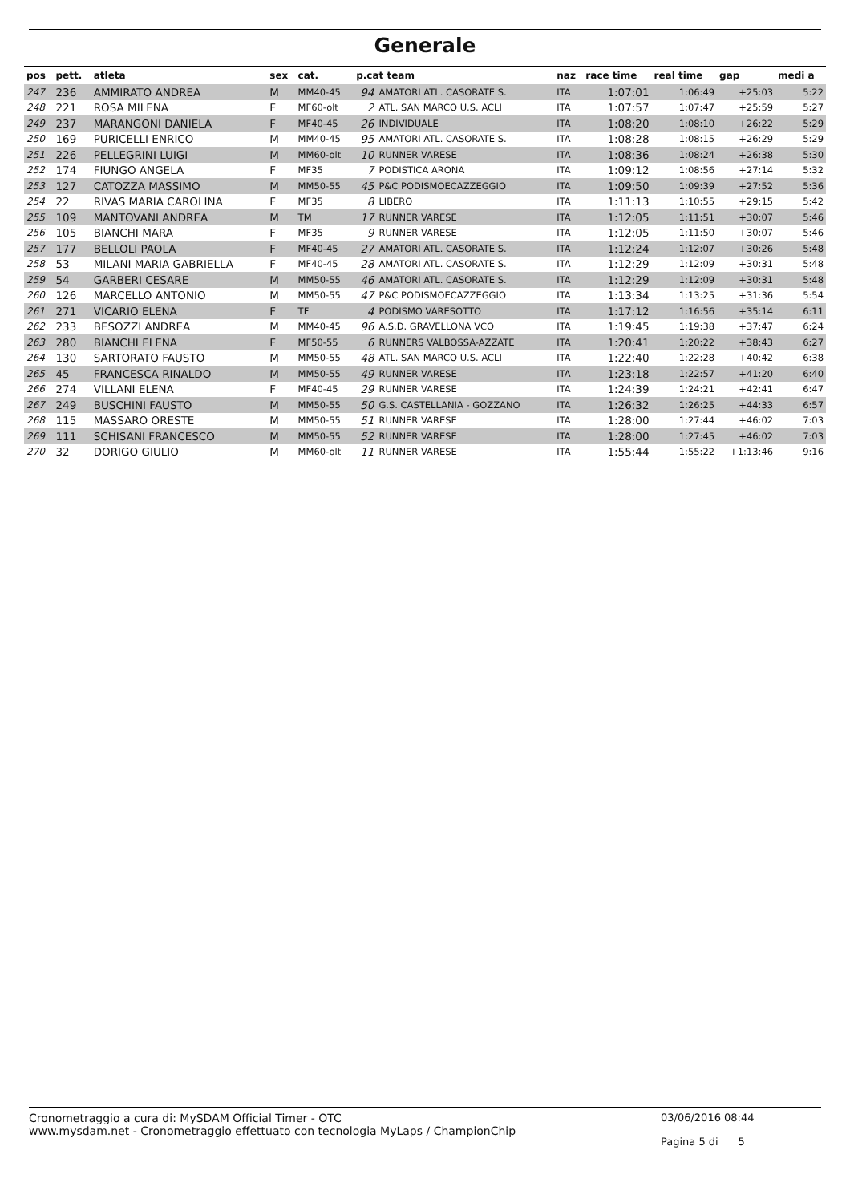Generale
| pos | pett. | atleta | sex | cat. | p.cat team | | naz | race time | real time | gap | medi a |
| --- | --- | --- | --- | --- | --- | --- | --- | --- | --- | --- | --- |
| 247 | 236 | AMMIRATO ANDREA | M | MM40-45 | 94 | AMATORI ATL. CASORATE S. | ITA | 1:07:01 | 1:06:49 | +25:03 | 5:22 |
| 248 | 221 | ROSA MILENA | F | MF60-olt | 2 | ATL. SAN MARCO U.S. ACLI | ITA | 1:07:57 | 1:07:47 | +25:59 | 5:27 |
| 249 | 237 | MARANGONI DANIELA | F | MF40-45 | 26 | INDIVIDUALE | ITA | 1:08:20 | 1:08:10 | +26:22 | 5:29 |
| 250 | 169 | PURICELLI ENRICO | M | MM40-45 | 95 | AMATORI ATL. CASORATE S. | ITA | 1:08:28 | 1:08:15 | +26:29 | 5:29 |
| 251 | 226 | PELLEGRINI LUIGI | M | MM60-olt | 10 | RUNNER VARESE | ITA | 1:08:36 | 1:08:24 | +26:38 | 5:30 |
| 252 | 174 | FIUNGO ANGELA | F | MF35 | 7 | PODISTICA ARONA | ITA | 1:09:12 | 1:08:56 | +27:14 | 5:32 |
| 253 | 127 | CATOZZA MASSIMO | M | MM50-55 | 45 | P&C PODISMOECAZZEGGIO | ITA | 1:09:50 | 1:09:39 | +27:52 | 5:36 |
| 254 | 22 | RIVAS MARIA CAROLINA | F | MF35 | 8 | LIBERO | ITA | 1:11:13 | 1:10:55 | +29:15 | 5:42 |
| 255 | 109 | MANTOVANI ANDREA | M | TM | 17 | RUNNER VARESE | ITA | 1:12:05 | 1:11:51 | +30:07 | 5:46 |
| 256 | 105 | BIANCHI MARA | F | MF35 | 9 | RUNNER VARESE | ITA | 1:12:05 | 1:11:50 | +30:07 | 5:46 |
| 257 | 177 | BELLOLI PAOLA | F | MF40-45 | 27 | AMATORI ATL. CASORATE S. | ITA | 1:12:24 | 1:12:07 | +30:26 | 5:48 |
| 258 | 53 | MILANI MARIA GABRIELLA | F | MF40-45 | 28 | AMATORI ATL. CASORATE S. | ITA | 1:12:29 | 1:12:09 | +30:31 | 5:48 |
| 259 | 54 | GARBERI CESARE | M | MM50-55 | 46 | AMATORI ATL. CASORATE S. | ITA | 1:12:29 | 1:12:09 | +30:31 | 5:48 |
| 260 | 126 | MARCELLO ANTONIO | M | MM50-55 | 47 | P&C PODISMOECAZZEGGIO | ITA | 1:13:34 | 1:13:25 | +31:36 | 5:54 |
| 261 | 271 | VICARIO ELENA | F | TF | 4 | PODISMO VARESOTTO | ITA | 1:17:12 | 1:16:56 | +35:14 | 6:11 |
| 262 | 233 | BESOZZI ANDREA | M | MM40-45 | 96 | A.S.D. GRAVELLONA VCO | ITA | 1:19:45 | 1:19:38 | +37:47 | 6:24 |
| 263 | 280 | BIANCHI ELENA | F | MF50-55 | 6 | RUNNERS VALBOSSA-AZZATE | ITA | 1:20:41 | 1:20:22 | +38:43 | 6:27 |
| 264 | 130 | SARTORATO FAUSTO | M | MM50-55 | 48 | ATL. SAN MARCO U.S. ACLI | ITA | 1:22:40 | 1:22:28 | +40:42 | 6:38 |
| 265 | 45 | FRANCESCA RINALDO | M | MM50-55 | 49 | RUNNER VARESE | ITA | 1:23:18 | 1:22:57 | +41:20 | 6:40 |
| 266 | 274 | VILLANI ELENA | F | MF40-45 | 29 | RUNNER VARESE | ITA | 1:24:39 | 1:24:21 | +42:41 | 6:47 |
| 267 | 249 | BUSCHINI FAUSTO | M | MM50-55 | 50 | G.S. CASTELLANIA - GOZZANO | ITA | 1:26:32 | 1:26:25 | +44:33 | 6:57 |
| 268 | 115 | MASSARO ORESTE | M | MM50-55 | 51 | RUNNER VARESE | ITA | 1:28:00 | 1:27:44 | +46:02 | 7:03 |
| 269 | 111 | SCHISANI FRANCESCO | M | MM50-55 | 52 | RUNNER VARESE | ITA | 1:28:00 | 1:27:45 | +46:02 | 7:03 |
| 270 | 32 | DORIGO GIULIO | M | MM60-olt | 11 | RUNNER VARESE | ITA | 1:55:44 | 1:55:22 | +1:13:46 | 9:16 |
Cronometraggio a cura di: MySDAM Official Timer - OTC
www.mysdam.net - Cronometraggio effettuato con tecnologia MyLaps / ChampionChip
03/06/2016 08:44
Pagina 5 di 5